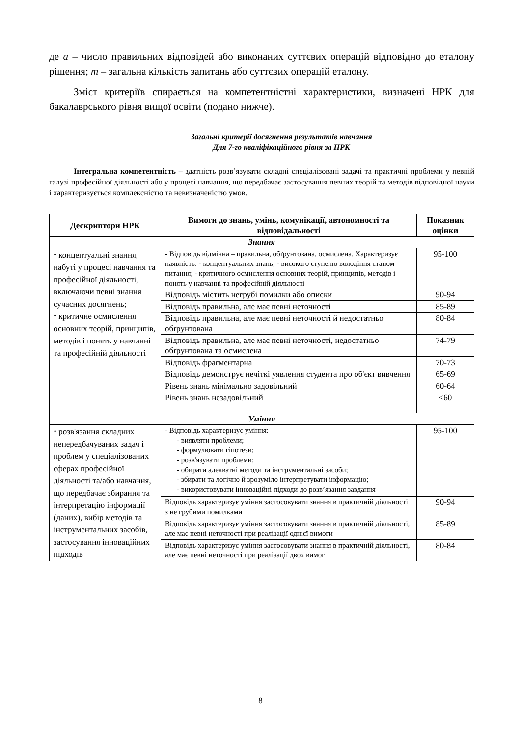де a – число правильних відповідей або виконаних суттєвих операцій відповідно до еталону рішення; m – загальна кількість запитань або суттєвих операцій еталону.
Зміст критеріїв спирається на компетентністні характеристики, визначені НРК для бакалаврського рівня вищої освіти (подано нижче).
Загальні критерії досягнення результатів навчання
Для 7-го кваліфікаційного рівня за НРК
Інтегральна компетентність – здатність розв’язувати складні спеціалізовані задачі та практичні проблеми у певній галузі професійної діяльності або у процесі навчання, що передбачає застосування певних теорій та методів відповідної науки і характеризується комплексністю та невизначеністю умов.
| Дескриптори НРК | Вимоги до знань, умінь, комунікації, автономності та відповідальності | Показник оцінки |
| --- | --- | --- |
| Знання | | |
| ⬩ концептуальні знання, набуті у процесі навчання та професійної діяльності, включаючи певні знання сучасних досягнень; ⬩ критичне осмислення основних теорій, принципів, методів і понять у навчанні та професійній діяльності | - Відповідь відмінна – правильна, обґрунтована, осмислена. Характеризує наявність: - концептуальних знань; - високого ступеню володіння станом питання; - критичного осмислення основних теорій, принципів, методів і понять у навчанні та професійній діяльності | 95-100 |
| | Відповідь містить негрубі помилки або описки | 90-94 |
| | Відповідь правильна, але має певні неточності | 85-89 |
| | Відповідь правильна, але має певні неточності й недостатньо обґрунтована | 80-84 |
| | Відповідь правильна, але має певні неточності, недостатньо обґрунтована та осмислена | 74-79 |
| | Відповідь фрагментарна | 70-73 |
| | Відповідь демонструє нечіткі уявлення студента про об'єкт вивчення | 65-69 |
| | Рівень знань мінімально задовільний | 60-64 |
| | Рівень знань незадовільний | <60 |
| Уміння | | |
| ⬩ розв'язання складних непередбачуваних задач і проблем у спеціалізованих сферах професійної діяльності та/або навчання, що передбачає збирання та інтерпретацію інформації (даних), вибір методів та інструментальних засобів, застосування інноваційних підходів | - Відповідь характеризує уміння: - виявляти проблеми; - формулювати гіпотези; - розв'язувати проблеми; - обирати адекватні методи та інструментальні засоби; - збирати та логічно й зрозуміло інтерпретувати інформацію; - використовувати інноваційні підходи до розв’язання завдання | 95-100 |
| | Відповідь характеризує уміння застосовувати знання в практичній діяльності з не грубими помилками | 90-94 |
| | Відповідь характеризує уміння застосовувати знання в практичній діяльності, але має певні неточності при реалізації однієї вимоги | 85-89 |
| | Відповідь характеризує уміння застосовувати знання в практичній діяльності, але має певні неточності при реалізації двох вимог | 80-84 |
8